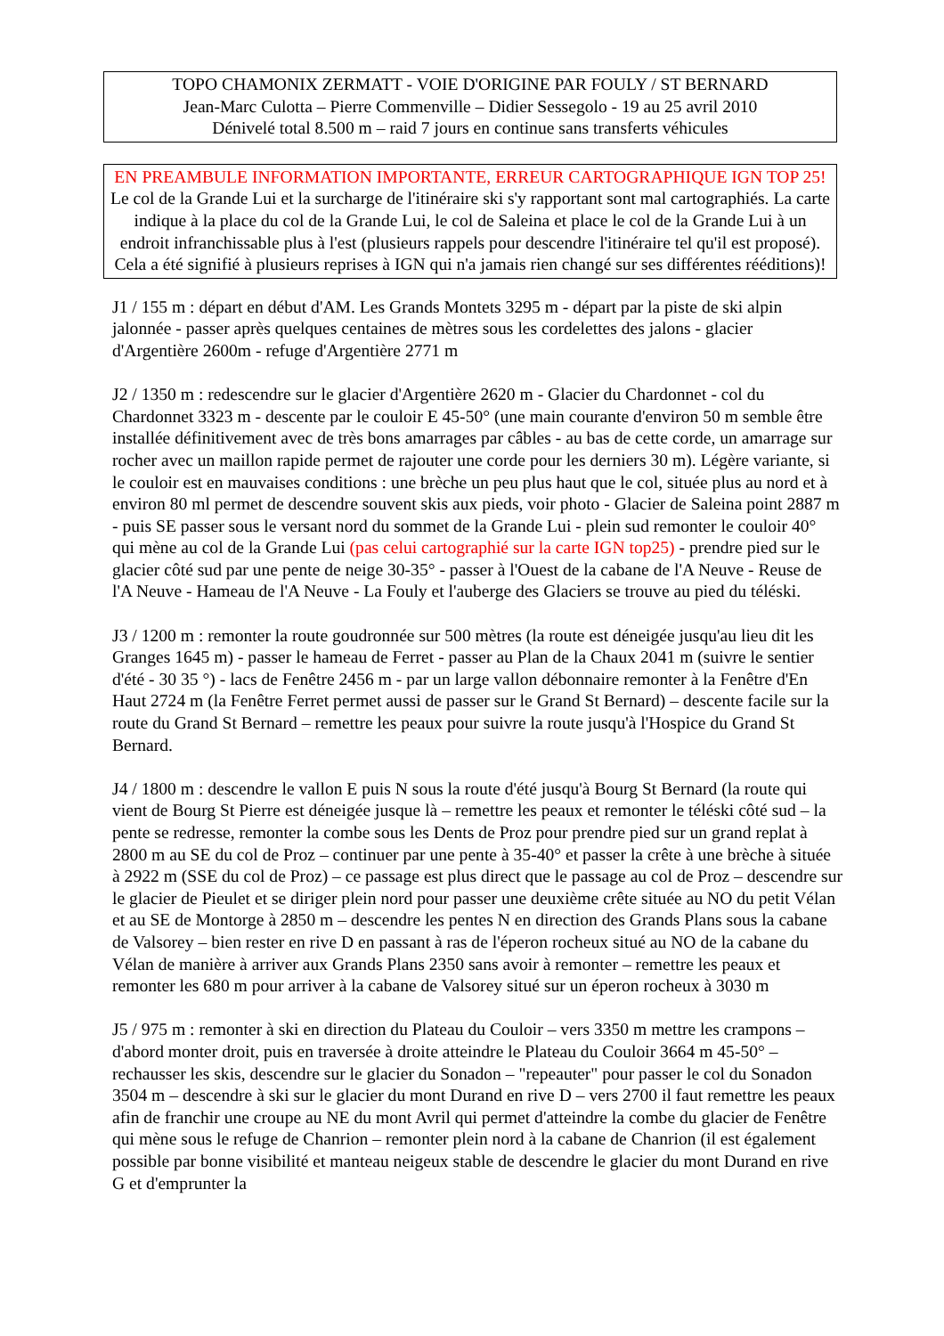TOPO CHAMONIX ZERMATT - VOIE D'ORIGINE PAR FOULY / ST BERNARD
Jean-Marc Culotta – Pierre Commenville – Didier Sessegolo - 19 au 25 avril 2010
Dénivelé total 8.500 m – raid 7 jours en continue sans transferts véhicules
EN PREAMBULE INFORMATION IMPORTANTE, ERREUR CARTOGRAPHIQUE IGN TOP 25!
Le col de la Grande Lui et la surcharge de l'itinéraire ski s'y rapportant sont mal cartographiés. La carte indique à la place du col de la Grande Lui, le col de Saleina et place le col de la Grande Lui à un endroit infranchissable plus à l'est (plusieurs rappels pour descendre l'itinéraire tel qu'il est proposé). Cela a été signifié à plusieurs reprises à IGN qui n'a jamais rien changé sur ses différentes rééditions)!
J1 / 155 m : départ en début d'AM. Les Grands Montets 3295 m - départ par la piste de ski alpin jalonnée - passer après quelques centaines de mètres sous les cordelettes des jalons - glacier d'Argentière 2600m - refuge d'Argentière 2771 m
J2 / 1350 m : redescendre sur le glacier d'Argentière 2620 m - Glacier du Chardonnet - col du Chardonnet 3323 m - descente par le couloir E 45-50° (une main courante d'environ 50 m semble être installée définitivement avec de très bons amarrages par câbles - au bas de cette corde, un amarrage sur rocher avec un maillon rapide permet de rajouter une corde pour les derniers 30 m). Légère variante, si le couloir est en mauvaises conditions : une brèche un peu plus haut que le col, située plus au nord et à environ 80 ml permet de descendre souvent skis aux pieds, voir photo - Glacier de Saleina point 2887 m - puis SE passer sous le versant nord du sommet de la Grande Lui - plein sud remonter le couloir 40° qui mène au col de la Grande Lui (pas celui cartographié sur la carte IGN top25) - prendre pied sur le glacier côté sud par une pente de neige 30-35° - passer à l'Ouest de la cabane de l'A Neuve - Reuse de l'A Neuve - Hameau de l'A Neuve - La Fouly et l'auberge des Glaciers se trouve au pied du téléski.
J3 / 1200 m : remonter la route goudronnée sur 500 mètres (la route est déneigée jusqu'au lieu dit les Granges 1645 m) - passer le hameau de Ferret - passer au Plan de la Chaux 2041 m (suivre le sentier d'été - 30 35 °) - lacs de Fenêtre 2456 m - par un large vallon débonnaire remonter à la Fenêtre d'En Haut 2724 m (la Fenêtre Ferret permet aussi de passer sur le Grand St Bernard) – descente facile sur la route du Grand St Bernard – remettre les peaux pour suivre la route jusqu'à l'Hospice du Grand St Bernard.
J4 / 1800 m : descendre le vallon E puis N sous la route d'été jusqu'à Bourg St Bernard (la route qui vient de Bourg St Pierre est déneigée jusque là – remettre les peaux et remonter le téléski côté sud – la pente se redresse, remonter la combe sous les Dents de Proz pour prendre pied sur un grand replat à 2800 m au SE du col de Proz – continuer par une pente à 35-40° et passer la crête à une brèche à située à 2922 m (SSE du col de Proz) – ce passage est plus direct que le passage au col de Proz – descendre sur le glacier de Pieulet et se diriger plein nord pour passer une deuxième crête située au NO du petit Vélan et au SE de Montorge à 2850 m – descendre les pentes N en direction des Grands Plans sous la cabane de Valsorey – bien rester en rive D en passant à ras de l'éperon rocheux situé au NO de la cabane du Vélan de manière à arriver aux Grands Plans 2350 sans avoir à remonter – remettre les peaux et remonter les 680 m pour arriver à la cabane de Valsorey situé sur un éperon rocheux à 3030 m
J5 / 975 m : remonter à ski en direction du Plateau du Couloir – vers 3350 m mettre les crampons – d'abord monter droit, puis en traversée à droite atteindre le Plateau du Couloir 3664 m 45-50° – rechausser les skis, descendre sur le glacier du Sonadon – "repeauter" pour passer le col du Sonadon 3504 m – descendre à ski sur le glacier du mont Durand en rive D – vers 2700 il faut remettre les peaux afin de franchir une croupe au NE du mont Avril qui permet d'atteindre la combe du glacier de Fenêtre qui mène sous le refuge de Chanrion – remonter plein nord à la cabane de Chanrion (il est également possible par bonne visibilité et manteau neigeux stable de descendre le glacier du mont Durand en rive G et d'emprunter la